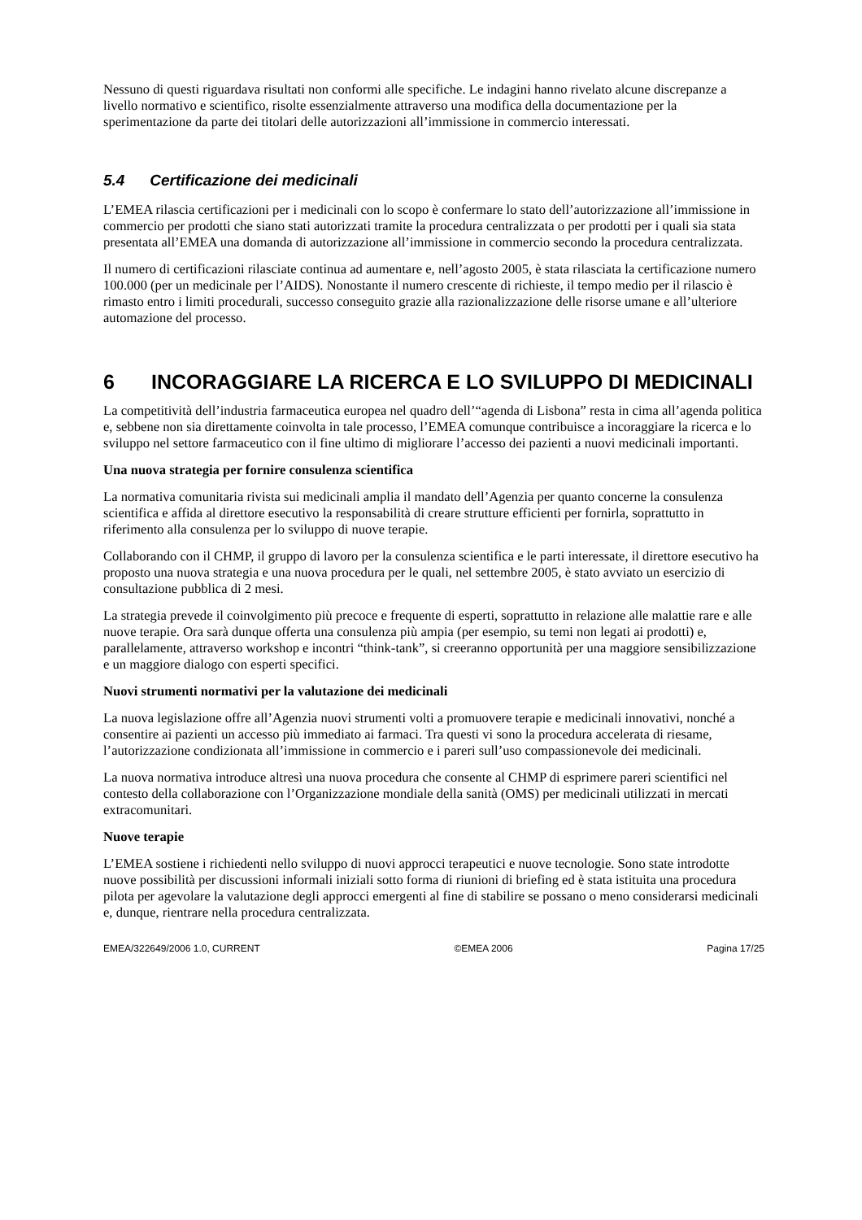Nessuno di questi riguardava risultati non conformi alle specifiche. Le indagini hanno rivelato alcune discrepanze a livello normativo e scientifico, risolte essenzialmente attraverso una modifica della documentazione per la sperimentazione da parte dei titolari delle autorizzazioni all’immissione in commercio interessati.
5.4 Certificazione dei medicinali
L’EMEA rilascia certificazioni per i medicinali con lo scopo è confermare lo stato dell’autorizzazione all’immissione in commercio per prodotti che siano stati autorizzati tramite la procedura centralizzata o per prodotti per i quali sia stata presentata all’EMEA una domanda di autorizzazione all’immissione in commercio secondo la procedura centralizzata.
Il numero di certificazioni rilasciate continua ad aumentare e, nell’agosto 2005, è stata rilasciata la certificazione numero 100.000 (per un medicinale per l’AIDS). Nonostante il numero crescente di richieste, il tempo medio per il rilascio è rimasto entro i limiti procedurali, successo conseguito grazie alla razionalizzazione delle risorse umane e all’ulteriore automazione del processo.
6 INCORAGGIARE LA RICERCA E LO SVILUPPO DI MEDICINALI
La competitività dell’industria farmaceutica europea nel quadro dell’“agenda di Lisbona” resta in cima all’agenda politica e, sebbene non sia direttamente coinvolta in tale processo, l’EMEA comunque contribuisce a incoraggiare la ricerca e lo sviluppo nel settore farmaceutico con il fine ultimo di migliorare l’accesso dei pazienti a nuovi medicinali importanti.
Una nuova strategia per fornire consulenza scientifica
La normativa comunitaria rivista sui medicinali amplia il mandato dell’Agenzia per quanto concerne la consulenza scientifica e affida al direttore esecutivo la responsabilità di creare strutture efficienti per fornirla, soprattutto in riferimento alla consulenza per lo sviluppo di nuove terapie.
Collaborando con il CHMP, il gruppo di lavoro per la consulenza scientifica e le parti interessate, il direttore esecutivo ha proposto una nuova strategia e una nuova procedura per le quali, nel settembre 2005, è stato avviato un esercizio di consultazione pubblica di 2 mesi.
La strategia prevede il coinvolgimento più precoce e frequente di esperti, soprattutto in relazione alle malattie rare e alle nuove terapie. Ora sarà dunque offerta una consulenza più ampia (per esempio, su temi non legati ai prodotti) e, parallelamente, attraverso workshop e incontri “think-tank”, si creeranno opportunità per una maggiore sensibilizzazione e un maggiore dialogo con esperti specifici.
Nuovi strumenti normativi per la valutazione dei medicinali
La nuova legislazione offre all’Agenzia nuovi strumenti volti a promuovere terapie e medicinali innovativi, nonché a consentire ai pazienti un accesso più immediato ai farmaci. Tra questi vi sono la procedura accelerata di riesame, l’autorizzazione condizionata all’immissione in commercio e i pareri sull’uso compassionevole dei medicinali.
La nuova normativa introduce altresì una nuova procedura che consente al CHMP di esprimere pareri scientifici nel contesto della collaborazione con l’Organizzazione mondiale della sanità (OMS) per medicinali utilizzati in mercati extracomunitari.
Nuove terapie
L’EMEA sostiene i richiedenti nello sviluppo di nuovi approcci terapeutici e nuove tecnologie. Sono state introdotte nuove possibilità per discussioni informali iniziali sotto forma di riunioni di briefing ed è stata istituita una procedura pilota per agevolare la valutazione degli approcci emergenti al fine di stabilire se possano o meno considerarsi medicinali e, dunque, rientrare nella procedura centralizzata.
EMEA/322649/2006 1.0, CURRENT ©EMEA 2006 Pagina 17/25